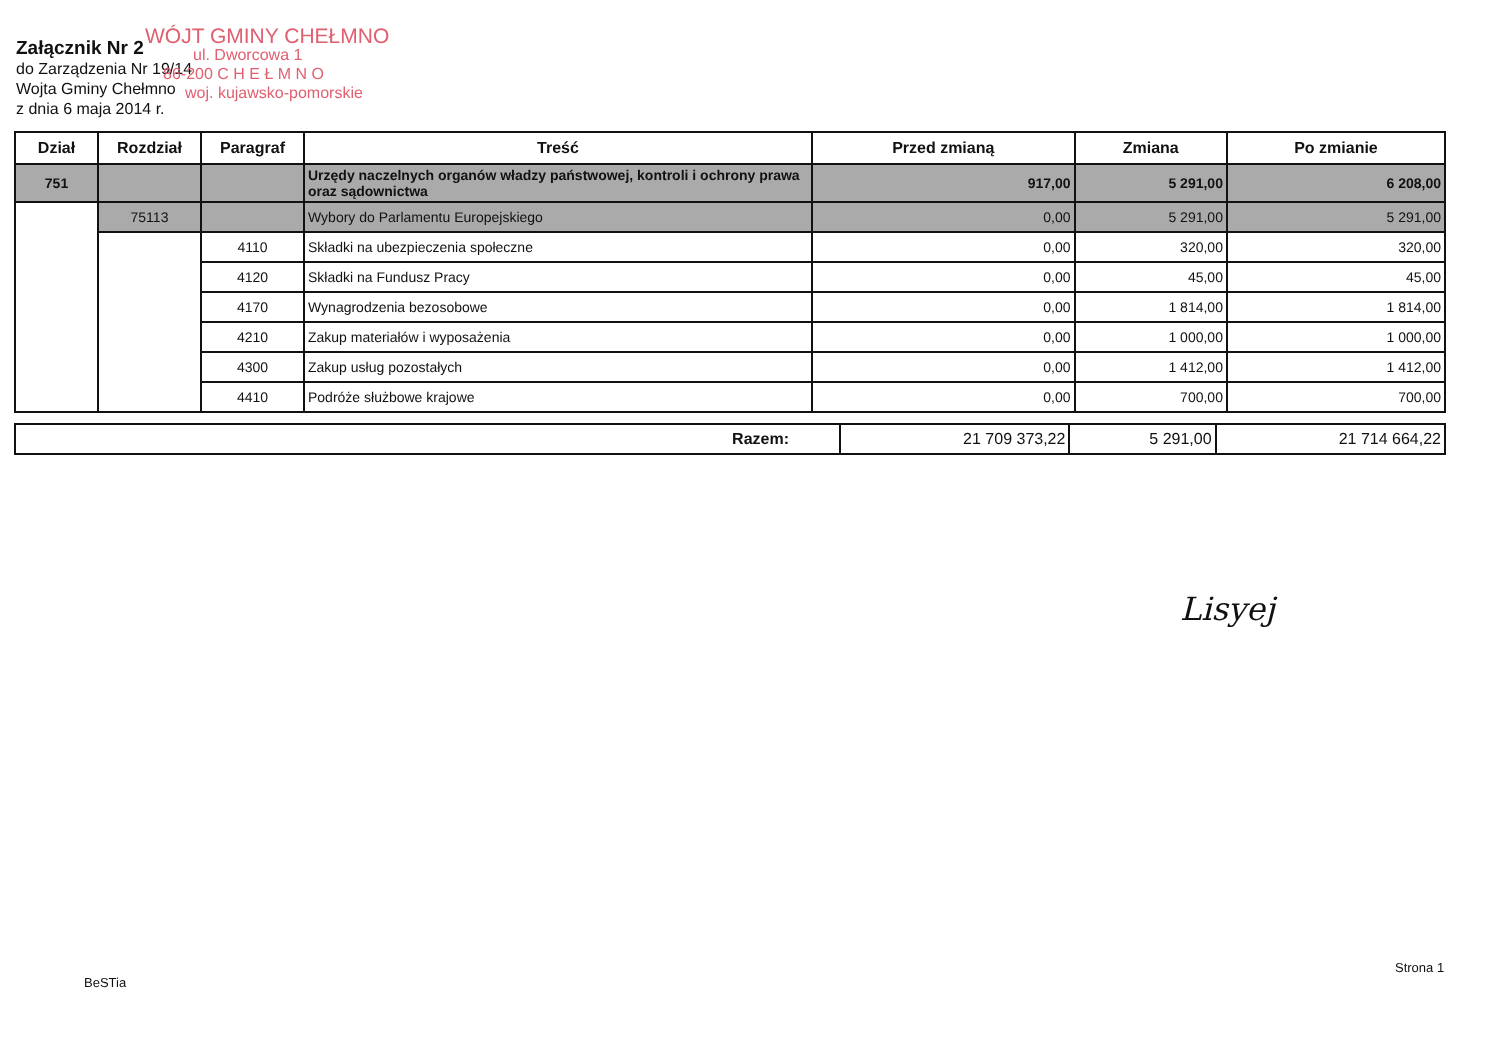Załącznik Nr 2
do Zarządzenia Nr 19/14
Wojta Gminy Chełmno
z dnia 6 maja 2014 r.
WÓJT GMINY CHEŁMNO
ul. Dworcowa 1
86-200 C H E Ł M N O
woj. kujawsko-pomorskie
| Dział | Rozdział | Paragraf | Treść | Przed zmianą | Zmiana | Po zmianie |
| --- | --- | --- | --- | --- | --- | --- |
| 751 | | | Urzędy naczelnych organów władzy państwowej, kontroli i ochrony prawa oraz sądownictwa | 917,00 | 5 291,00 | 6 208,00 |
| | 75113 | | Wybory do Parlamentu Europejskiego | 0,00 | 5 291,00 | 5 291,00 |
| | | 4110 | Składki na ubezpieczenia społeczne | 0,00 | 320,00 | 320,00 |
| | | 4120 | Składki na Fundusz Pracy | 0,00 | 45,00 | 45,00 |
| | | 4170 | Wynagrodzenia bezosobowe | 0,00 | 1 814,00 | 1 814,00 |
| | | 4210 | Zakup materiałów i wyposażenia | 0,00 | 1 000,00 | 1 000,00 |
| | | 4300 | Zakup usług pozostałych | 0,00 | 1 412,00 | 1 412,00 |
| | | 4410 | Podróże służbowe krajowe | 0,00 | 700,00 | 700,00 |
| Razem: | 21 709 373,22 | 5 291,00 | 21 714 664,22 |
Lisyej
Strona 1
BeSTia